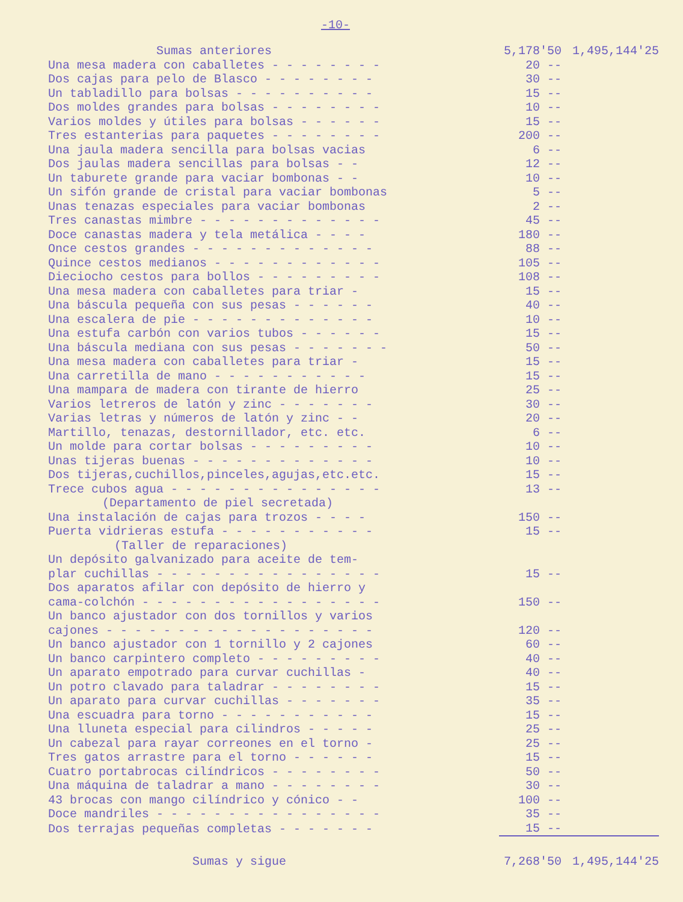-10-
| Sumas anteriores | 5,178'50 | 1,495,144'25 |
| Una mesa madera con caballetes - - - - - - - - | 20 -- | |
| Dos cajas para pelo de Blasco - - - - - - - - | 30 -- | |
| Un tabladillo para bolsas - - - - - - - - - - | 15 -- | |
| Dos moldes grandes para bolsas - - - - - - - - | 10 -- | |
| Varios moldes y útiles para bolsas - - - - - - | 15 -- | |
| Tres estanterias para paquetes - - - - - - - - | 200 -- | |
| Una jaula madera sencilla para bolsas vacias | 6 -- | |
| Dos jaulas madera sencillas para bolsas - - | 12 -- | |
| Un taburete grande para vaciar bombonas - - | 10 -- | |
| Un sifón grande de cristal para vaciar bombonas | 5 -- | |
| Unas tenazas especiales para vaciar bombonas | 2 -- | |
| Tres canastas mimbre - - - - - - - - - - - - - | 45 -- | |
| Doce canastas madera y tela metálica - - - - | 180 -- | |
| Once cestos grandes - - - - - - - - - - - - - | 88 -- | |
| Quince cestos medianos - - - - - - - - - - - - | 105 -- | |
| Dieciocho cestos para bollos - - - - - - - - - | 108 -- | |
| Una mesa madera con caballetes para triar - | 15 -- | |
| Una báscula pequeña con sus pesas - - - - - - | 40 -- | |
| Una escalera de pie - - - - - - - - - - - - - | 10 -- | |
| Una estufa carbón con varios tubos - - - - - - | 15 -- | |
| Una báscula mediana con sus pesas - - - - - - - | 50 -- | |
| Una mesa madera con caballetes para triar - | 15 -- | |
| Una carretilla de mano - - - - - - - - - - - | 15 -- | |
| Una mampara de madera con tirante de hierro | 25 -- | |
| Varios letreros de latón y zinc - - - - - - - | 30 -- | |
| Varias letras y números de latón y zinc - - | 20 -- | |
| Martillo, tenazas, destornillador, etc. etc. | 6 -- | |
| Un molde para cortar bolsas - - - - - - - - - | 10 -- | |
| Unas tijeras buenas - - - - - - - - - - - - - | 10 -- | |
| Dos tijeras,cuchillos,pinceles,agujas,etc.etc. | 15 -- | |
| Trece cubos agua - - - - - - - - - - - - - - - | 13 -- | |
| (Departamento de piel secretada) | | |
| Una instalación de cajas para trozos - - - - | 150 -- | |
| Puerta vidrieras estufa - - - - - - - - - - - | 15 -- | |
| (Taller de reparaciones) | | |
| Un depósito galvanizado para aceite de tem- | | |
| plar cuchillas - - - - - - - - - - - - - - - - | 15 -- | |
| Dos aparatos afilar con depósito de hierro y | | |
| cama-colchón - - - - - - - - - - - - - - - - - | 150 -- | |
| Un banco ajustador con dos tornillos y varios | | |
| cajones - - - - - - - - - - - - - - - - - - - | 120 -- | |
| Un banco ajustador con 1 tornillo y 2 cajones | 60 -- | |
| Un banco carpintero completo - - - - - - - - - | 40 -- | |
| Un aparato empotrado para curvar cuchillas - | 40 -- | |
| Un potro clavado para taladrar - - - - - - - - | 15 -- | |
| Un aparato para curvar cuchillas - - - - - - - | 35 -- | |
| Una escuadra para torno - - - - - - - - - - - | 15 -- | |
| Una lluneta especial para cilindros - - - - - | 25 -- | |
| Un cabezal para rayar correones en el torno - | 25 -- | |
| Tres gatos arrastre para el torno - - - - - - | 15 -- | |
| Cuatro portabrocas cilíndricos - - - - - - - - | 50 -- | |
| Una máquina de taladrar a mano - - - - - - - - | 30 -- | |
| 43 brocas con mango cilíndrico y cónico - - | 100 -- | |
| Doce mandriles - - - - - - - - - - - - - - - - | 35 -- | |
| Dos terrajas pequeñas completas - - - - - - - | 15 -- | |
| Sumas y sigue | 7,268'50 | 1,495,144'25 |